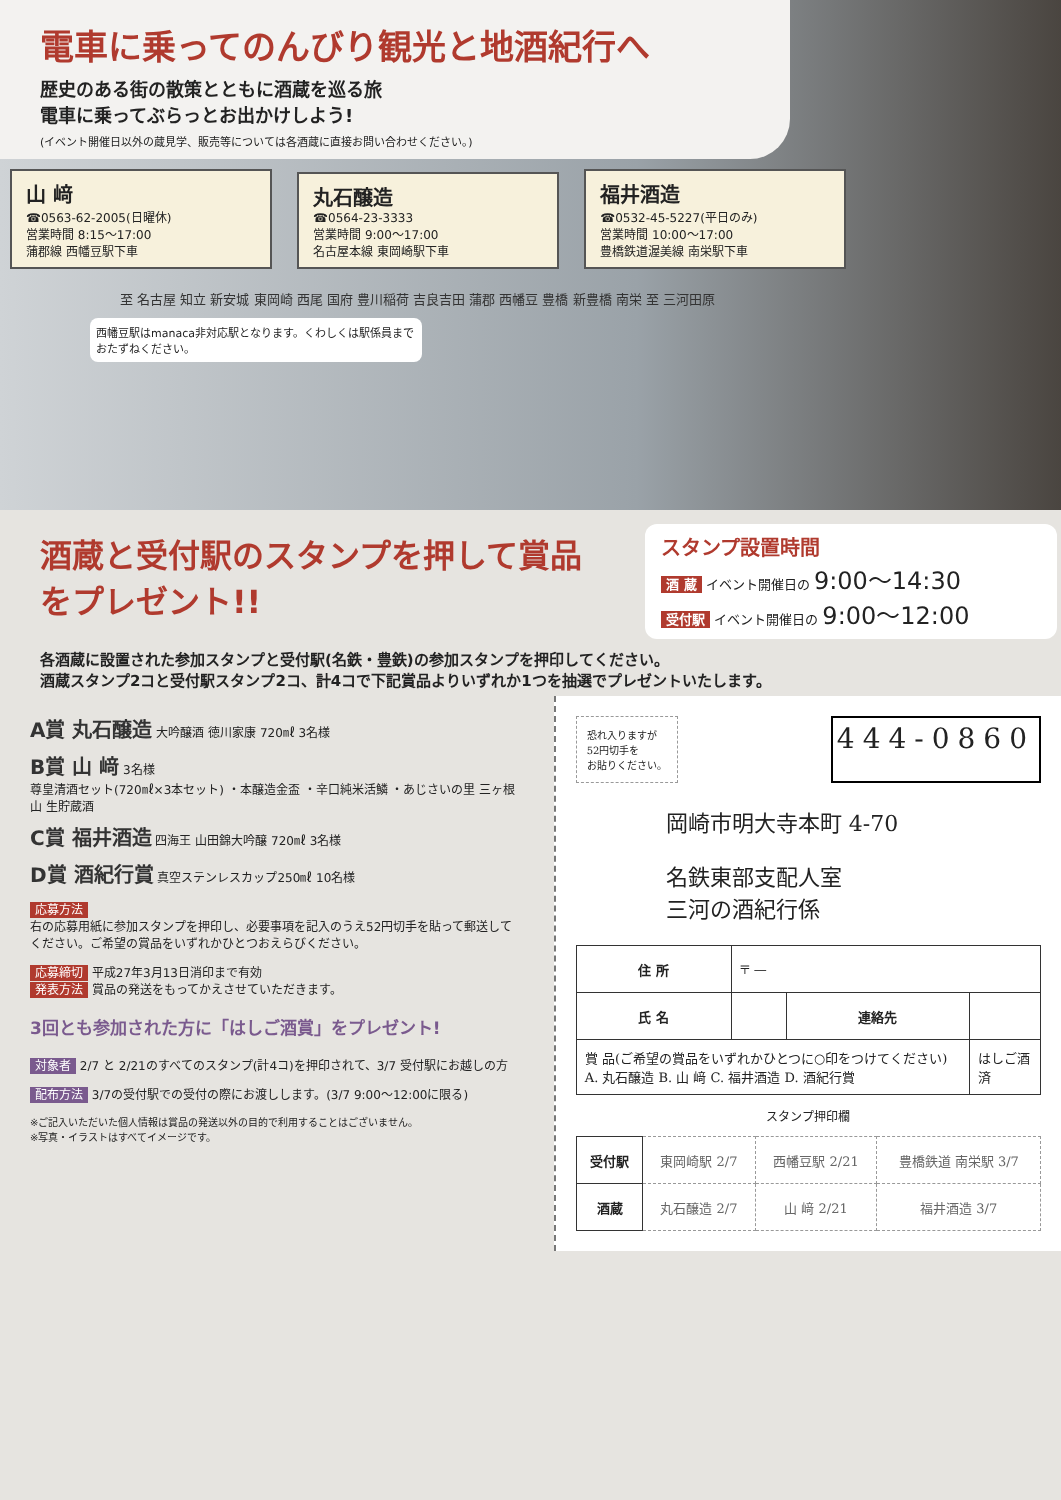電車に乗ってのんびり観光と地酒紀行へ
歴史のある街の散策とともに酒蔵を巡る旅
電車に乗ってぶらっとお出かけしよう!
(イベント開催日以外の蔵見学、販売等については各酒蔵に直接お問い合わせください。)
山 﨑 ☎0563-62-2005(日曜休)
営業時間 8:15〜17:00
蒲郡線 西幡豆駅下車
丸石醸造 ☎0564-23-3333
営業時間 9:00〜17:00
名古屋本線 東岡崎駅下車
福井酒造 ☎0532-45-5227(平日のみ)
営業時間 10:00〜17:00
豊橋鉄道渥美線 南栄駅下車
至 名古屋 知立 新安城 東岡崎 西尾 国府 豊川稲荷 吉良吉田 蒲郡 西幡豆 豊橋 新豊橋 南栄 至 三河田原
西幡豆駅はmanaca非対応駅となります。くわしくは駅係員までおたずねください。
酒蔵と受付駅のスタンプを押して賞品をプレゼント!!
スタンプ設置時間
酒 蔵 イベント開催日の 9:00〜14:30
受付駅 イベント開催日の 9:00〜12:00
各酒蔵に設置された参加スタンプと受付駅(名鉄・豊鉄)の参加スタンプを押印してください。
酒蔵スタンプ2コと受付駅スタンプ2コ、計4コで下記賞品よりいずれか1つを抽選でプレゼントいたします。
A賞 丸石醸造 大吟醸酒 徳川家康 720㎖ 3名様
B賞 山 﨑 3名様
尊皇清酒セット(720㎖×3本セット) ・本醸造金盃 ・辛口純米活鱗 ・あじさいの里 三ヶ根山 生貯蔵酒
C賞 福井酒造 四海王 山田錦大吟醸 720㎖ 3名様
D賞 酒紀行賞 真空ステンレスカップ250㎖ 10名様
応募方法
右の応募用紙に参加スタンプを押印し、必要事項を記入のうえ52円切手を貼って郵送してください。ご希望の賞品をいずれかひとつおえらびください。
応募締切 平成27年3月13日消印まで有効
発表方法 賞品の発送をもってかえさせていただきます。
3回とも参加された方に「はしご酒賞」をプレゼント!
対象者 2/7 と 2/21のすべてのスタンプ(計4コ)を押印されて、3/7 受付駅にお越しの方
配布方法 3/7の受付駅での受付の際にお渡しします。(3/7 9:00〜12:00に限る)
※ご記入いただいた個人情報は賞品の発送以外の目的で利用することはございません。
※写真・イラストはすべてイメージです。
恐れ入りますが
52円切手を
お貼りください。
444-0860
岡崎市明大寺本町 4-70
名鉄東部支配人室
三河の酒紀行係
| 住 所 | 〒 — | | |
| 氏 名 | | 連絡先 | |
| 賞 品(ご希望の賞品をいずれかひとつに○印をつけてください) A. 丸石醸造 B. 山 﨑 C. 福井酒造 D. 酒紀行賞 | | | はしご酒 済 |
スタンプ押印欄
| 受付駅 | 東岡崎駅 2/7 | 西幡豆駅 2/21 | 豊橋鉄道 南栄駅 3/7 |
| 酒蔵 | 丸石醸造 2/7 | 山 﨑 2/21 | 福井酒造 3/7 |